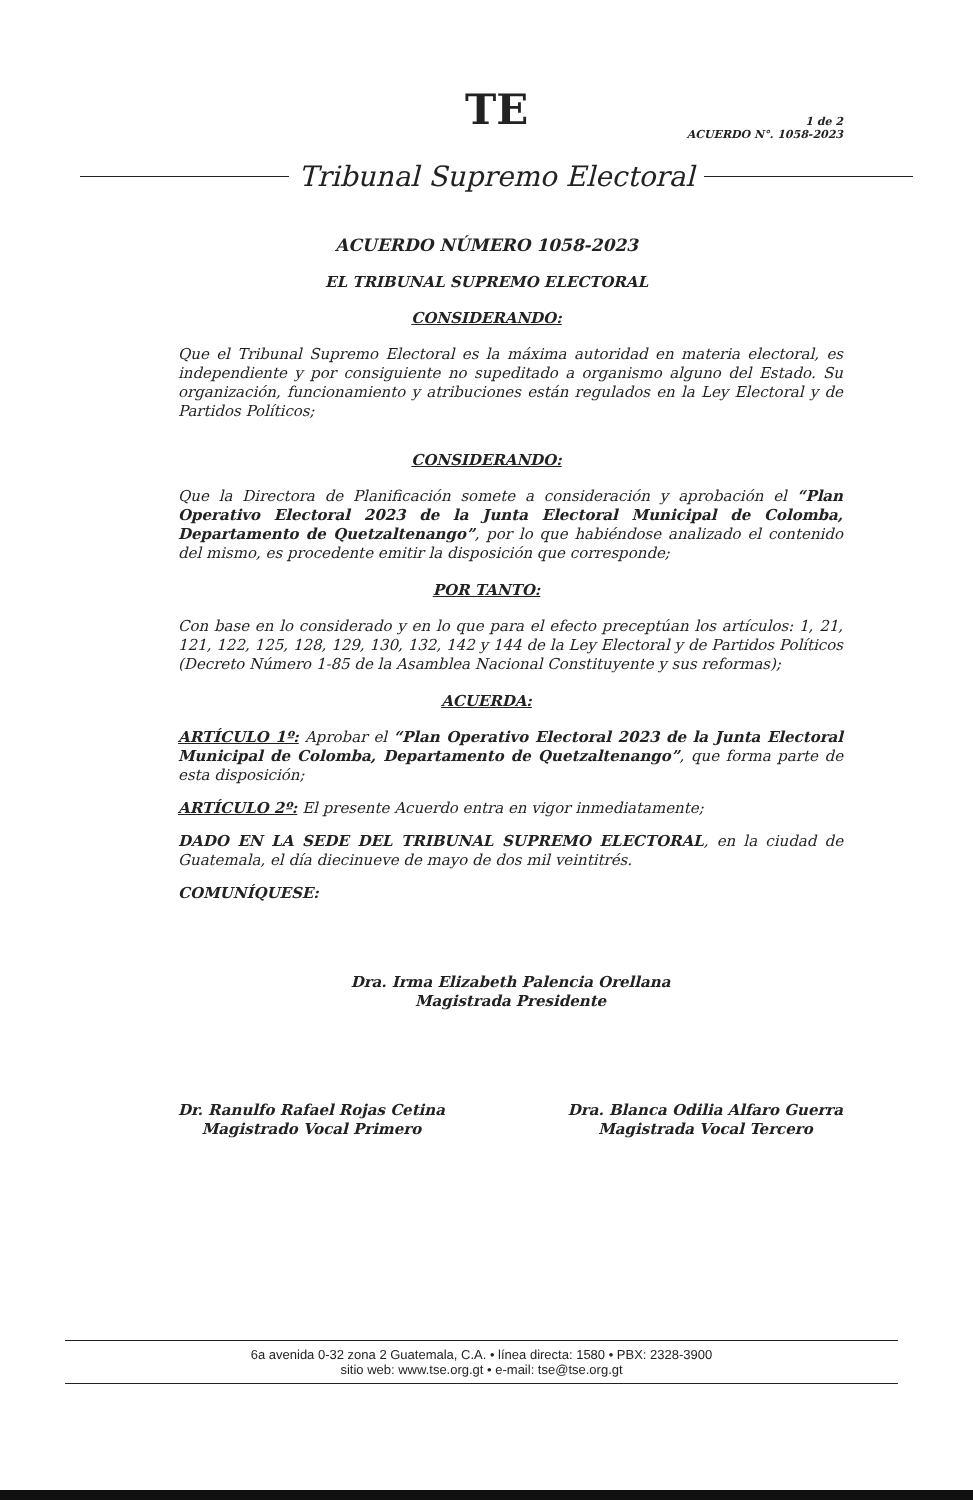TE
1 de 2
ACUERDO N°. 1058-2023
Tribunal Supremo Electoral
ACUERDO NÚMERO 1058-2023
EL TRIBUNAL SUPREMO ELECTORAL
CONSIDERANDO:
Que el Tribunal Supremo Electoral es la máxima autoridad en materia electoral, es independiente y por consiguiente no supeditado a organismo alguno del Estado. Su organización, funcionamiento y atribuciones están regulados en la Ley Electoral y de Partidos Políticos;
CONSIDERANDO:
Que la Directora de Planificación somete a consideración y aprobación el “Plan Operativo Electoral 2023 de la Junta Electoral Municipal de Colomba, Departamento de Quetzaltenango”, por lo que habiéndose analizado el contenido del mismo, es procedente emitir la disposición que corresponde;
POR TANTO:
Con base en lo considerado y en lo que para el efecto preceptúan los artículos: 1, 21, 121, 122, 125, 128, 129, 130, 132, 142 y 144 de la Ley Electoral y de Partidos Políticos (Decreto Número 1-85 de la Asamblea Nacional Constituyente y sus reformas);
ACUERDA:
ARTÍCULO 1º: Aprobar el “Plan Operativo Electoral 2023 de la Junta Electoral Municipal de Colomba, Departamento de Quetzaltenango”, que forma parte de esta disposición;
ARTÍCULO 2º: El presente Acuerdo entra en vigor inmediatamente;
DADO EN LA SEDE DEL TRIBUNAL SUPREMO ELECTORAL, en la ciudad de Guatemala, el día diecinueve de mayo de dos mil veintitrés.
COMUNÍQUESE:
Dra. Irma Elizabeth Palencia Orellana
Magistrada Presidente
Dr. Ranulfo Rafael Rojas Cetina
Magistrado Vocal Primero
Dra. Blanca Odilia Alfaro Guerra
Magistrada Vocal Tercero
6a avenida 0-32 zona 2 Guatemala, C.A. • línea directa: 1580 • PBX: 2328-3900
sitio web: www.tse.org.gt • e-mail: tse@tse.org.gt